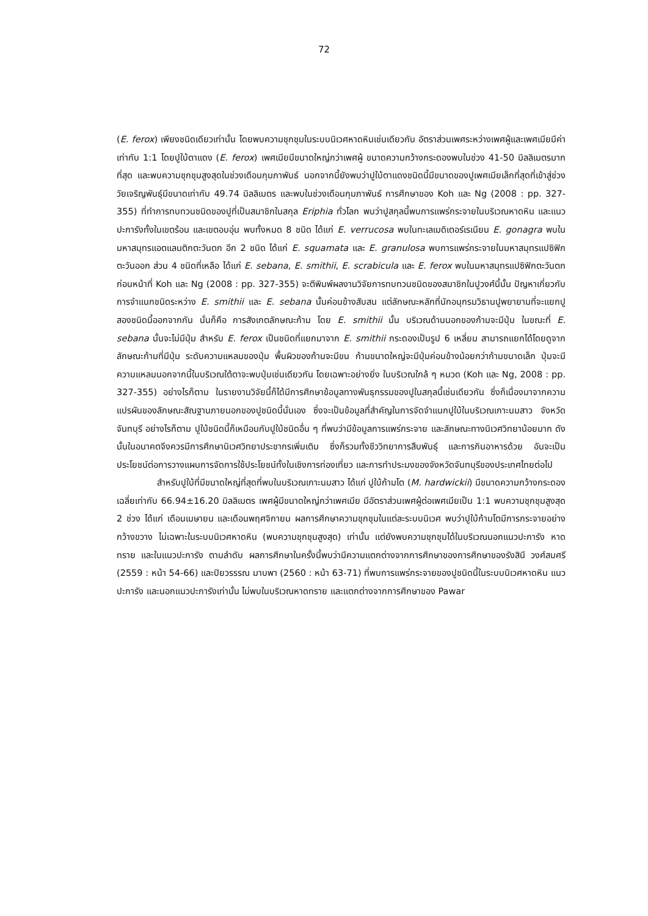72
(E. ferox) เพียงชนิดเดียวเท่านั้น โดยพบความชุกชุมในระบบนิเวศหาดหินเช่นเดียวกัน อัตราส่วนเพศระหว่างเพศผู้และเพศเมียมีค่าเท่ากับ 1:1 โดยปูใบ้ตาแดง (E. ferox) เพศเมียมีขนาดใหญ่กว่าเพศผู้ ขนาดความกว้างกระดองพบในช่วง 41-50 มิลลิเมตรมากที่สุด และพบความชุกชุมสูงสุดในช่วงเดือนกุมภาพันธ์ นอกจากนี้ยังพบว่าปูใบ้ตาแดงชนิดนี้มีขนาดของปูเพศเมียเล็กที่สุดที่เข้าสู่ช่วงวัยเจริญพันธุ์มีขนาดเท่ากับ 49.74 มิลลิเมตร และพบในช่วงเดือนกุมภาพันธ์ การศึกษาของ Koh และ Ng (2008 : pp. 327-355) ที่ทำการทบทวนชนิดของปูที่เป็นสมาชิกในสกุล Eriphia ทั่วโลก พบว่าปูสกุลนี้พบการแพร่กระจายในบริเวณหาดหิน และแนวปะการังทั้งในเขตร้อน และเขตอบอุ่น พบทั้งหมด 8 ชนิด ได้แก่ E. verrucosa พบในทะเลเมดิเตอร์เรเนียน E. gonagra พบในมหาสมุทรแอตแลนติกตะวันตก อีก 2 ชนิด ได้แก่ E. squamata และ E. granulosa พบการแพร่กระจายในมหาสมุทรแปซิฟิกตะวันออก ส่วน 4 ชนิดที่เหลือ ได้แก่ E. sebana, E. smithii, E. scrabicula และ E. ferox พบในมหาสมุทรแปซิฟิกตะวันตก ก่อนหน้าที่ Koh และ Ng (2008 : pp. 327-355) จะตีพิมพ์ผลงานวิจัยการทบทวนชนิดของสมาชิกในปูวงศ์นี้นั้น ปัญหาเกี่ยวกับการจำแนกชนิดระหว่าง E. smithii และ E. sebana นั้นค่อนข้างสับสน แต่ลักษณะหลักที่นักอนุกรมวิธานปูพยายามที่จะแยกปูสองชนิดนี้ออกจากกัน นั่นก็คือ การสังเกตลักษณะก้าม โดย E. smithii นั้น บริเวณด้านนอกของก้ามจะมีปุ่ม ในขณะที่ E. sebana นั้นจะไม่มีปุ่ม สำหรับ E. ferox เป็นชนิดที่แยกมาจาก E. smithii กระดองเป็นรูป 6 เหลี่ยม สามารถแยกได้โดยดูจากลักษณะก้ามที่มีปุ่ม ระดับความแหลมของปุ่ม พื้นผิวของก้ามจะมีขน ก้ามขนาดใหญ่จะมีปุ่มค่อนข้างน้อยกว่าก้ามขนาดเล็ก ปุ่มจะมีความแหลมนอกจากนี้ในบริเวณใต้ตาจะพบปุ่มเช่นเดียวกัน โดยเฉพาะอย่างยิ่ง ในบริเวณใกล้ ๆ หนวด (Koh และ Ng, 2008 : pp. 327-355) อย่างไรก็ตาม ในรายงานวิจัยนี้ก็ได้มีการศึกษาข้อมูลทางพันธุกรรมของปูในสกุลนี้เช่นเดียวกัน ซึ่งก็เนื่องมาจากความแปรผันของลักษณะสัณฐานภายนอกของปูชนิดนี้นั่นเอง ซึ่งจะเป็นข้อมูลที่สำคัญในการจัดจำแนกปูใบ้ในบริเวณเกาะนมสาว จังหวัดจันทบุรี อย่างไรก็ตาม ปูใบ้ชนิดนี้ก็เหมือนกับปูใบ้ชนิดอื่น ๆ ที่พบว่ามีข้อมูลการแพร่กระจาย และลักษณะทางนิเวศวิทยาน้อยมาก ดังนั้นในอนาคตจึงควรมีการศึกษานิเวศวิทยาประชากรเพิ่มเติม ซึ่งก็รวมทั้งชีววิทยาการสืบพันธุ์ และการกินอาหารด้วย อันจะเป็นประโยชน์ต่อการวางแผนการจัดการใช้ประโยชน์ทั้งในเชิงการท่องเที่ยว และการทำประมงของจังหวัดจันทบุรีของประเทศไทยต่อไป
สำหรับปูใบ้ที่มีขนาดใหญ่ที่สุดที่พบในบริเวณเกาะนมสาว ได้แก่ ปูใบ้ก้ามโต (M. hardwickii) มีขนาดความกว้างกระดองเฉลี่ยเท่ากับ 66.94±16.20 มิลลิเมตร เพศผู้มีขนาดใหญ่กว่าเพศเมีย มีอัตราส่วนเพศผู้ต่อเพศเมียเป็น 1:1 พบความชุกชุมสูงสุด 2 ช่วง ได้แก่ เดือนเมษายน และเดือนพฤศจิกายน ผลการศึกษาความชุกชุมในแต่ละระบบนิเวศ พบว่าปูใบ้ก้ามโตมีการกระจายอย่างกว้างขวาง ไม่เฉพาะในระบบนิเวศหาดหิน (พบความชุกชุมสูงสุด) เท่านั้น แต่ยังพบความชุกชุมได้ในบริเวณนอกแนวปะการัง หาดทราย และในแนวปะการัง ตามลำดับ ผลการศึกษาในครั้งนี้พบว่ามีความแตกต่างจากการศึกษาของการศึกษาของรังสินี วงศ์สมศรี (2559 : หน้า 54-66) และปิยวรรรณ มาบพา (2560 : หน้า 63-71) ที่พบการแพร่กระจายของปูชนิดนี้ในระบบนิเวศหาดหิน แนวปะการัง และนอกแนวปะการังเท่านั้น ไม่พบในบริเวณหาดทราย และแตกต่างจากการศึกษาของ Pawar